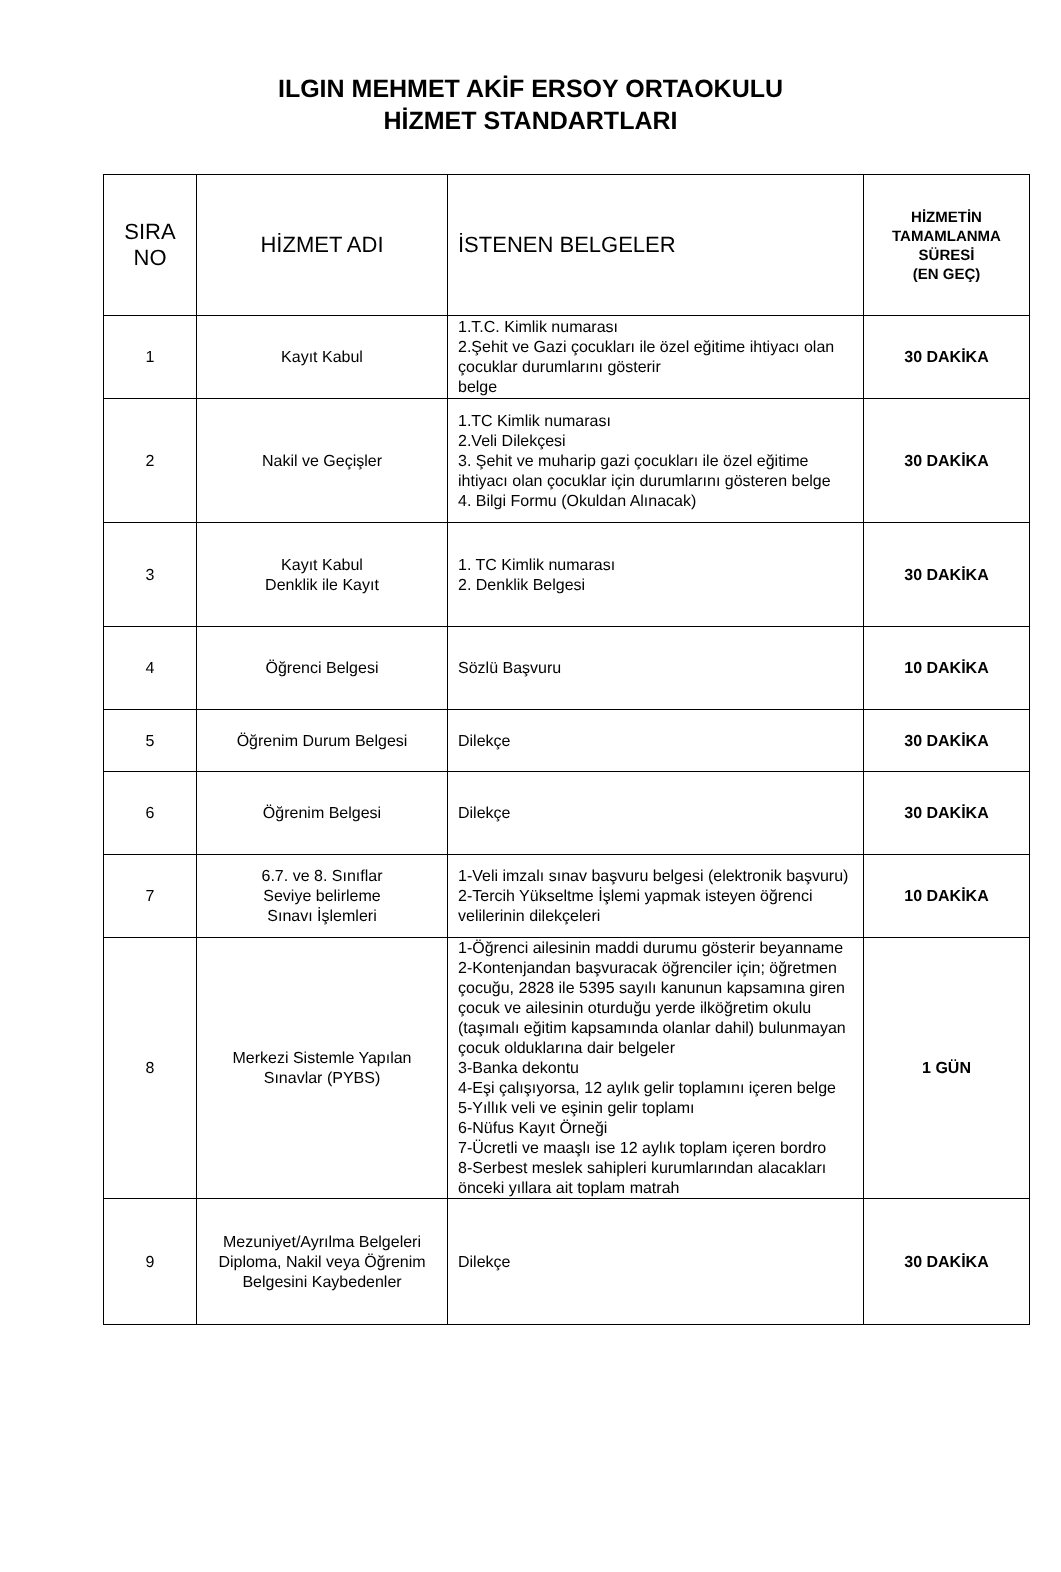ILGIN MEHMET AKİF ERSOY ORTAOKULU
HİZMET STANDARTLARI
| SIRA NO | HİZMET ADI | İSTENEN BELGELER | HİZMETİN TAMAMLANMA SÜRESİ (EN GEÇ) |
| --- | --- | --- | --- |
| 1 | Kayıt Kabul | 1.T.C. Kimlik numarası 2.Şehit ve Gazi çocukları ile özel eğitime ihtiyacı olan çocuklar durumlarını gösterir belge | 30 DAKİKA |
| 2 | Nakil ve Geçişler | 1.TC Kimlik numarası 2.Veli Dilekçesi 3. Şehit ve muharip gazi çocukları ile özel eğitime ihtiyacı olan çocuklar için durumlarını gösteren belge 4. Bilgi Formu (Okuldan Alınacak) | 30 DAKİKA |
| 3 | Kayıt Kabul Denklik ile Kayıt | 1. TC Kimlik numarası 2. Denklik Belgesi | 30 DAKİKA |
| 4 | Öğrenci Belgesi | Sözlü Başvuru | 10 DAKİKA |
| 5 | Öğrenim Durum Belgesi | Dilekçe | 30 DAKİKA |
| 6 | Öğrenim Belgesi | Dilekçe | 30 DAKİKA |
| 7 | 6.7. ve 8. Sınıflar Seviye belirleme Sınavı İşlemleri | 1-Veli imzalı sınav başvuru belgesi (elektronik başvuru) 2-Tercih Yükseltme İşlemi yapmak isteyen öğrenci velilerinin dilekçeleri | 10 DAKİKA |
| 8 | Merkezi Sistemle Yapılan Sınavlar (PYBS) | 1-Öğrenci ailesinin maddi durumu gösterir beyanname 2-Kontenjandan başvuracak öğrenciler için; öğretmen çocuğu, 2828 ile 5395 sayılı kanunun kapsamına giren çocuk ve ailesinin oturduğu yerde ilköğretim okulu (taşımalı eğitim kapsamında olanlar dahil) bulunmayan çocuk olduklarına dair belgeler 3-Banka dekontu 4-Eşi çalışıyorsa, 12 aylık gelir toplamını içeren belge 5-Yıllık veli ve eşinin gelir toplamı 6-Nüfus Kayıt Örneği 7-Ücretli ve maaşlı ise 12 aylık toplam içeren bordro 8-Serbest meslek sahipleri kurumlarından alacakları önceki yıllara ait toplam matrah | 1 GÜN |
| 9 | Mezuniyet/Ayrılma Belgeleri Diploma, Nakil veya Öğrenim Belgesini Kaybedenler | Dilekçe | 30 DAKİKA |